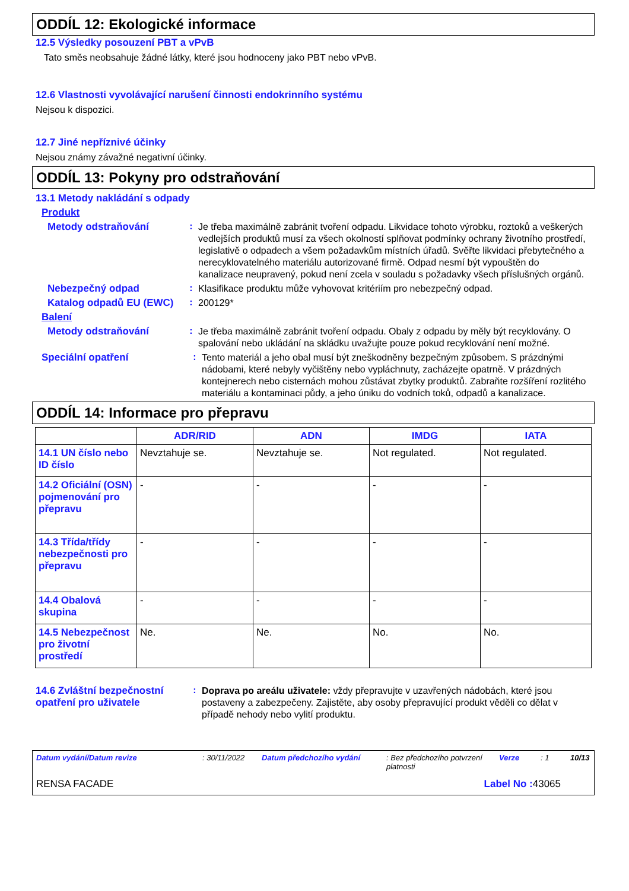ODDÍL 12: Ekologické informace
12.5 Výsledky posouzení PBT a vPvB
Tato směs neobsahuje žádné látky, které jsou hodnoceny jako PBT nebo vPvB.
12.6 Vlastnosti vyvolávající narušení činnosti endokrinního systému
Nejsou k dispozici.
12.7 Jiné nepříznivé účinky
Nejsou známy závažné negativní účinky.
ODDÍL 13: Pokyny pro odstraňování
13.1 Metody nakládání s odpady
Produkt
Metody odstraňování :
Je třeba maximálně zabránit tvoření odpadu. Likvidace tohoto výrobku, roztoků a veškerých vedlejších produktů musí za všech okolností splňovat podmínky ochrany životního prostředí, legislativě o odpadech a všem požadavkům místních úřadů. Svěřte likvidaci přebytečného a nerecyklovatelného materiálu autorizované firmě. Odpad nesmí být vypouštěn do kanalizace neupravený, pokud není zcela v souladu s požadavky všech příslušných orgánů.
Nebezpečný odpad :
Klasifikace produktu může vyhovovat kritériím pro nebezpečný odpad.
Katalog odpadů EU (EWC)
:
200129*
Balení
Metody odstraňování :
Je třeba maximálně zabránit tvoření odpadu. Obaly z odpadu by měly být recyklovány. O spalování nebo ukládání na skládku uvažujte pouze pokud recyklování není možné.
Speciální opatření :
Tento materiál a jeho obal musí být zneškodněny bezpečným způsobem. S prázdnými nádobami, které nebyly vyčištěny nebo vypláchnuty, zacházejte opatrně. V prázdných kontejnerech nebo cisternách mohou zůstávat zbytky produktů. Zabraňte rozšíření rozlitého materiálu a kontaminaci půdy, a jeho úniku do vodních toků, odpadů a kanalizace.
ODDÍL 14: Informace pro přepravu
| | ADR/RID | ADN | IMDG | IATA |
| --- | --- | --- | --- | --- |
| 14.1 UN číslo nebo ID číslo | Nevztahuje se. | Nevztahuje se. | Not regulated. | Not regulated. |
| 14.2 Oficiální (OSN) pojmenování pro přepravu | - | - | - | - |
| 14.3 Třída/třídy nebezpečnosti pro přepravu | - | - | - | - |
| 14.4 Obalová skupina | - | - | - | - |
| 14.5 Nebezpečnost pro životní prostředí | Ne. | Ne. | No. | No. |
14.6 Zvláštní bezpečnostní opatření pro uživatele
:
Doprava po areálu uživatele: vždy přepravujte v uzavřených nádobách, které jsou postaveny a zabezpečeny. Zajistěte, aby osoby přepravující produkt věděli co dělat v případě nehody nebo vylití produktu.
Datum vydání/Datum revize: 30/11/2022 Datum předchozího vydání: Bez předchozího potvrzení platnosti Verze: 1 10/13
RENSA FACADE Label No : 43065